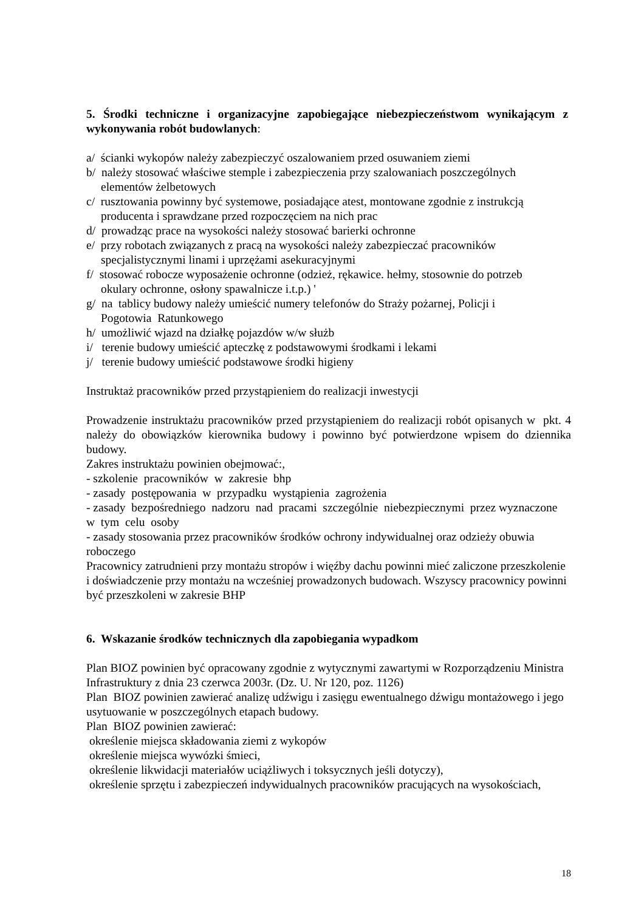5. Środki techniczne i organizacyjne zapobiegające niebezpieczeństwom wynikającym z wykonywania robót budowlanych:
a/ ścianki wykopów należy zabezpieczyć oszalowaniem przed osuwaniem ziemi
b/ należy stosować właściwe stemple i zabezpieczenia przy szalowaniach poszczególnych
elementów żelbetowych
c/ rusztowania powinny być systemowe, posiadające atest, montowane zgodnie z instrukcją
producenta i sprawdzane przed rozpoczęciem na nich prac
d/ prowadząc prace na wysokości należy stosować barierki ochronne
e/ przy robotach związanych z pracą na wysokości należy zabezpieczać pracowników
specjalistycznymi linami i uprzężami asekuracyjnymi
f/ stosować robocze wyposażenie ochronne (odzież, rękawice. hełmy, stosownie do potrzeb
okulary ochronne, osłony spawalnicze i.t.p.) '
g/ na tablicy budowy należy umieścić numery telefonów do Straży pożarnej, Policji i
Pogotowia Ratunkowego
h/ umożliwić wjazd na działkę pojazdów w/w służb
i/ terenie budowy umieścić apteczkę z podstawowymi środkami i lekami
j/ terenie budowy umieścić podstawowe środki higieny
Instruktaż pracowników przed przystąpieniem do realizacji inwestycji
Prowadzenie instruktażu pracowników przed przystąpieniem do realizacji robót opisanych w pkt. 4 należy do obowiązków kierownika budowy i powinno być potwierdzone wpisem do dziennika budowy.
Zakres instruktażu powinien obejmować:,
- szkolenie pracowników w zakresie bhp
- zasady postępowania w przypadku wystąpienia zagrożenia
- zasady bezpośredniego nadzoru nad pracami szczególnie niebezpiecznymi przez wyznaczone w tym celu osoby
- zasady stosowania przez pracowników środków ochrony indywidualnej oraz odzieży obuwia roboczego
Pracownicy zatrudnieni przy montażu stropów i więźby dachu powinni mieć zaliczone przeszkolenie i doświadczenie przy montażu na wcześniej prowadzonych budowach. Wszyscy pracownicy powinni być przeszkoleni w zakresie BHP
6. Wskazanie środków technicznych dla zapobiegania wypadkom
Plan BIOZ powinien być opracowany zgodnie z wytycznymi zawartymi w Rozporządzeniu Ministra Infrastruktury z dnia 23 czerwca 2003r. (Dz. U. Nr 120, poz. 1126)
Plan BIOZ powinien zawierać analizę udźwigu i zasięgu ewentualnego dźwigu montażowego i jego usytuowanie w poszczególnych etapach budowy.
Plan BIOZ powinien zawierać:
określenie miejsca składowania ziemi z wykopów
określenie miejsca wywózki śmieci,
określenie likwidacji materiałów uciążliwych i toksycznych jeśli dotyczy),
określenie sprzętu i zabezpieczeń indywidualnych pracowników pracujących na wysokościach,
18